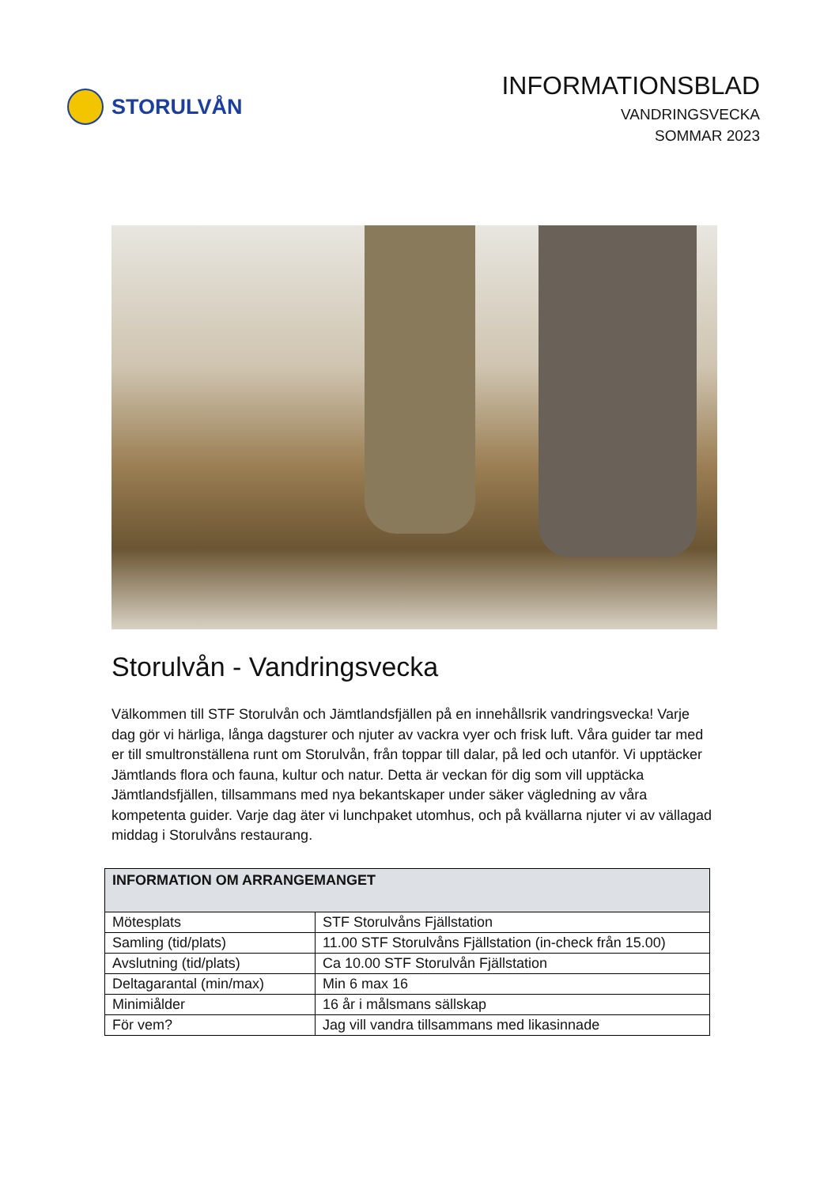STORULVÅN
INFORMATIONSBLAD
VANDRINGSVECKA
SOMMAR 2023
Storulvån - Vandringsvecka
Välkommen till STF Storulvån och Jämtlandsfjällen på en innehållsrik vandringsvecka! Varje dag gör vi härliga, långa dagsturer och njuter av vackra vyer och frisk luft. Våra guider tar med er till smultronställena runt om Storulvån, från toppar till dalar, på led och utanför. Vi upptäcker Jämtlands flora och fauna, kultur och natur. Detta är veckan för dig som vill upptäcka Jämtlandsfjällen, tillsammans med nya bekantskaper under säker vägledning av våra kompetenta guider. Varje dag äter vi lunchpaket utomhus, och på kvällarna njuter vi av vällagad middag i Storulvåns restaurang.
| INFORMATION OM ARRANGEMANGET | |
| --- | --- |
| Mötesplats | STF Storulvåns Fjällstation |
| Samling (tid/plats) | 11.00 STF Storulvåns Fjällstation (in-check från 15.00) |
| Avslutning (tid/plats) | Ca 10.00 STF Storulvån Fjällstation |
| Deltagarantal (min/max) | Min 6 max 16 |
| Minimiålder | 16 år i målsmans sällskap |
| För vem? | Jag vill vandra tillsammans med likasinnade |